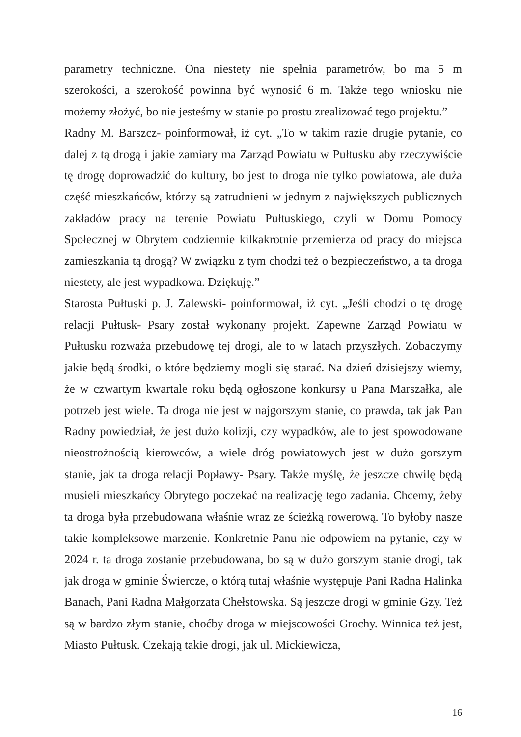parametry techniczne. Ona niestety nie spełnia parametrów, bo ma 5 m szerokości, a szerokość powinna być wynosić 6 m. Także tego wniosku nie możemy złożyć, bo nie jesteśmy w stanie po prostu zrealizować tego projektu.”
Radny M. Barszcz- poinformował, iż cyt. „To w takim razie drugie pytanie, co dalej z tą drogą i jakie zamiary ma Zarząd Powiatu w Pułtusku aby rzeczywiście tę drogę doprowadzić do kultury, bo jest to droga nie tylko powiatowa, ale duża część mieszkańców, którzy są zatrudnieni w jednym z największych publicznych zakładów pracy na terenie Powiatu Pułtuskiego, czyli w Domu Pomocy Społecznej w Obrytem codziennie kilkakrotnie przemierza od pracy do miejsca zamieszkania tą drogą? W związku z tym chodzi też o bezpieczeństwo, a ta droga niestety, ale jest wypadkowa. Dziękuję.”
Starosta Pułtuski p. J. Zalewski- poinformował, iż cyt. „Jeśli chodzi o tę drogę relacji Pułtusk- Psary został wykonany projekt. Zapewne Zarząd Powiatu w Pułtusku rozważa przebudowę tej drogi, ale to w latach przyszłych. Zobaczymy jakie będą środki, o które będziemy mogli się starać. Na dzień dzisiejszy wiemy, że w czwartym kwartale roku będą ogłoszone konkursy u Pana Marszałka, ale potrzeb jest wiele. Ta droga nie jest w najgorszym stanie, co prawda, tak jak Pan Radny powiedział, że jest dużo kolizji, czy wypadków, ale to jest spowodowane nieostrożnością kierowców, a wiele dróg powiatowych jest w dużo gorszym stanie, jak ta droga relacji Popławy- Psary. Także myślę, że jeszcze chwilę będą musieli mieszkańcy Obrytego poczekać na realizację tego zadania. Chcemy, żeby ta droga była przebudowana właśnie wraz ze ścieżką rowerową. To byłoby nasze takie kompleksowe marzenie. Konkretnie Panu nie odpowiem na pytanie, czy w 2024 r. ta droga zostanie przebudowana, bo są w dużo gorszym stanie drogi, tak jak droga w gminie Świercze, o którą tutaj właśnie występuje Pani Radna Halinka Banach, Pani Radna Małgorzata Chełstowska. Są jeszcze drogi w gminie Gzy. Też są w bardzo złym stanie, choćby droga w miejscowości Grochy. Winnica też jest, Miasto Pułtusk. Czekają takie drogi, jak ul. Mickiewicza,
16